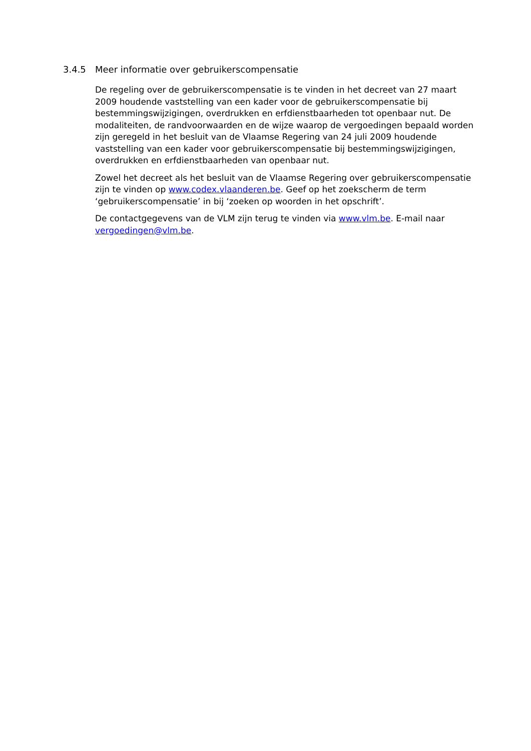3.4.5 Meer informatie over gebruikerscompensatie
De regeling over de gebruikerscompensatie is te vinden in het decreet van 27 maart 2009 houdende vaststelling van een kader voor de gebruikerscompensatie bij bestemmingswijzigingen, overdrukken en erfdienstbaarheden tot openbaar nut. De modaliteiten, de randvoorwaarden en de wijze waarop de vergoedingen bepaald worden zijn geregeld in het besluit van de Vlaamse Regering van 24 juli 2009 houdende vaststelling van een kader voor gebruikerscompensatie bij bestemmingswijzigingen, overdrukken en erfdienstbaarheden van openbaar nut.
Zowel het decreet als het besluit van de Vlaamse Regering over gebruikerscompensatie zijn te vinden op www.codex.vlaanderen.be. Geef op het zoekscherm de term ‘gebruikerscompensatie’ in bij ‘zoeken op woorden in het opschrift’.
De contactgegevens van de VLM zijn terug te vinden via www.vlm.be. E-mail naar vergoedingen@vlm.be.